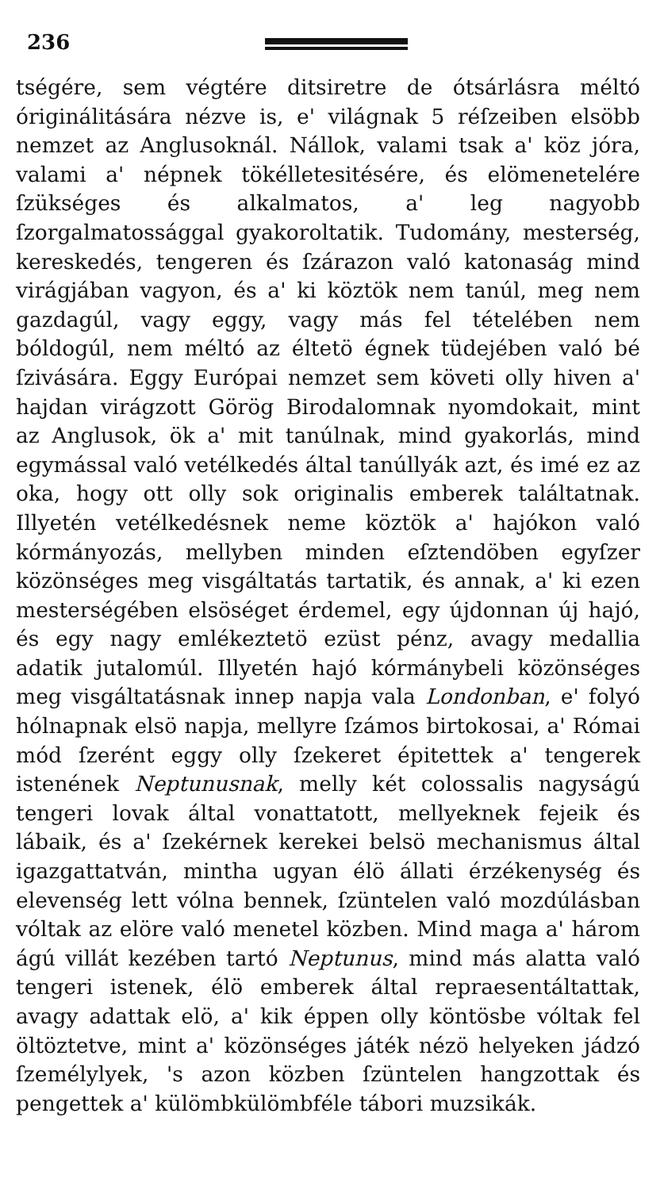236
tségére, sem végtére ditsiretre de ótsárlásra méltó óriginálitására nézve is, e' világnak 5 réſzeiben elsöbb nemzet az Anglusoknál. Nállok, valami tsak a' köz jóra, valami a' népnek tökélletesitésére, és elömenetelére ſzükséges és alkalmatos, a' leg nagyobb ſzorgalmatossággal gyakoroltatik. Tudomány, mesterség, kereskedés, tengeren és ſzárazon való katonaság mind virágjában vagyon, és a' ki köztök nem tanúl, meg nem gazdagúl, vagy eggy, vagy más fel tételében nem bóldogúl, nem méltó az éltetö égnek tüdejében való bé ſzivására. Eggy Európai nemzet sem követi olly hiven a' hajdan virágzott Görög Birodalomnak nyomdokait, mint az Anglusok, ök a' mit tanúlnak, mind gyakorlás, mind egymással való vetélkedés által tanúllyák azt, és imé ez az oka, hogy ott olly sok originalis emberek találtatnak. Illyetén vetélkedésnek neme köztök a' hajókon való kórmányozás, mellyben minden eſztendöben egyſzer közönséges meg visgáltatás tartatik, és annak, a' ki ezen mesterségében elsöséget érdemel, egy újdonnan új hajó, és egy nagy emlékeztetö ezüst pénz, avagy medallia adatik jutalomúl. Illyetén hajó kórmánybeli közönséges meg visgáltatásnak innep napja vala Londonban, e' folyó hólnapnak elsö napja, mellyre ſzámos birtokosai, a' Római mód ſzerént eggy olly ſzekeret épitettek a' tengerek istenének Neptunusnak, melly két colossalis nagyságú tengeri lovak által vonattatott, mellyeknek fejeik és lábaik, és a' ſzekérnek kerekei belsö mechanismus által igazgattatván, mintha ugyan élö állati érzékenység és elevenség lett vólna bennek, ſzüntelen való mozdúlásban vóltak az elöre való menetel közben. Mind maga a' három ágú villát kezében tartó Neptunus, mind más alatta való tengeri istenek, élö emberek által repraesentáltattak, avagy adattak elö, a' kik éppen olly köntösbe vóltak fel öltöztetve, mint a' közönséges játék nézö helyeken jádzó ſzemélylyek, 's azon közben ſzüntelen hangzottak és pengettek a' külömbkülömbféle tábori muzsikák.